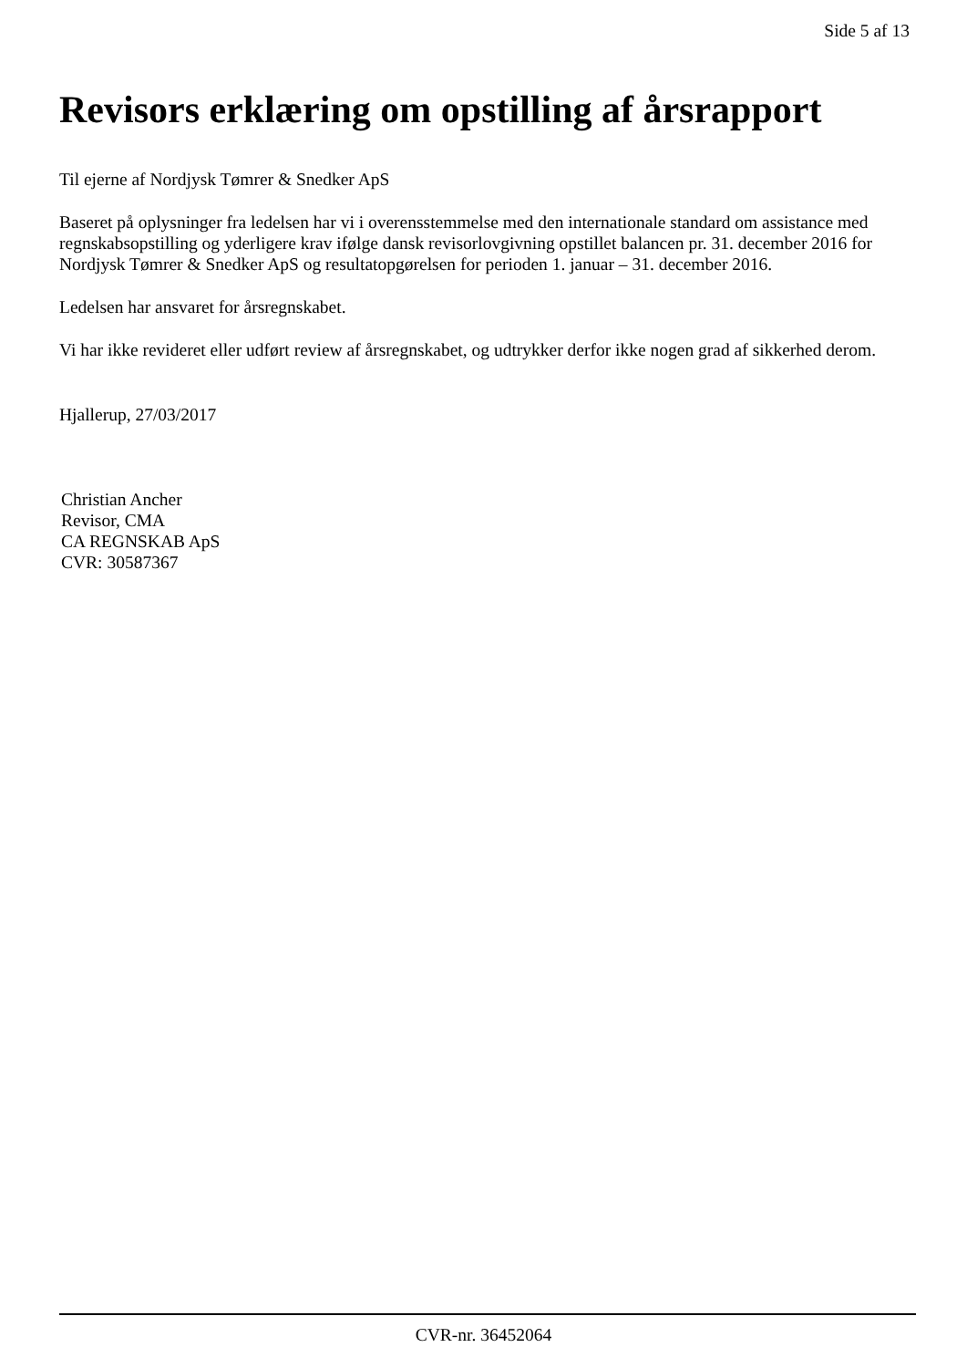Side 5 af 13
Revisors erklæring om opstilling af årsrapport
Til ejerne af Nordjysk Tømrer & Snedker ApS
Baseret på oplysninger fra ledelsen har vi i overensstemmelse med den internationale standard om assistance med regnskabsopstilling og yderligere krav ifølge dansk revisorlovgivning opstillet balancen pr. 31. december 2016 for Nordjysk Tømrer & Snedker ApS og resultatopgørelsen for perioden 1. januar – 31. december 2016.
Ledelsen har ansvaret for årsregnskabet.
Vi har ikke revideret eller udført review af årsregnskabet, og udtrykker derfor ikke nogen grad af sikkerhed derom.
Hjallerup, 27/03/2017
Christian Ancher
Revisor, CMA
CA REGNSKAB ApS
CVR: 30587367
CVR-nr. 36452064